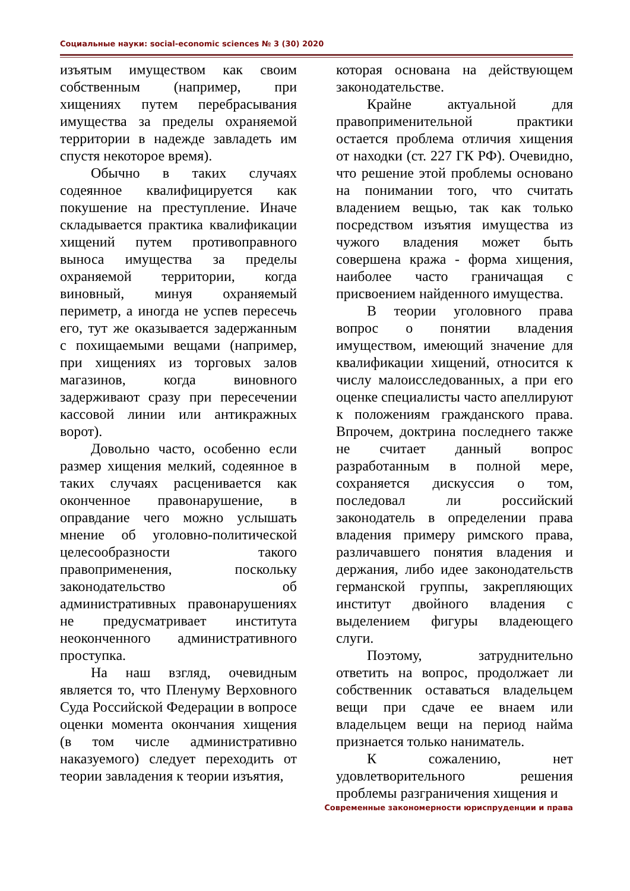Социальные науки: social-economic sciences № 3 (30) 2020
изъятым имуществом как своим собственным (например, при хищениях путем перебрасывания имущества за пределы охраняемой территории в надежде завладеть им спустя некоторое время).
Обычно в таких случаях содеянное квалифицируется как покушение на преступление. Иначе складывается практика квалификации хищений путем противоправного выноса имущества за пределы охраняемой территории, когда виновный, минуя охраняемый периметр, а иногда не успев пересечь его, тут же оказывается задержанным с похищаемыми вещами (например, при хищениях из торговых залов магазинов, когда виновного задерживают сразу при пересечении кассовой линии или антикражных ворот).
Довольно часто, особенно если размер хищения мелкий, содеянное в таких случаях расценивается как оконченное правонарушение, в оправдание чего можно услышать мнение об уголовно-политической целесообразности такого правоприменения, поскольку законодательство об административных правонарушениях не предусматривает института неоконченного административного проступка.
На наш взгляд, очевидным является то, что Пленуму Верховного Суда Российской Федерации в вопросе оценки момента окончания хищения (в том числе административно наказуемого) следует переходить от теории завладения к теории изъятия,
которая основана на действующем законодательстве.
Крайне актуальной для правоприменительной практики остается проблема отличия хищения от находки (ст. 227 ГК РФ). Очевидно, что решение этой проблемы основано на понимании того, что считать владением вещью, так как только посредством изъятия имущества из чужого владения может быть совершена кража - форма хищения, наиболее часто граничащая с присвоением найденного имущества.
В теории уголовного права вопрос о понятии владения имуществом, имеющий значение для квалификации хищений, относится к числу малоисследованных, а при его оценке специалисты часто апеллируют к положениям гражданского права. Впрочем, доктрина последнего также не считает данный вопрос разработанным в полной мере, сохраняется дискуссия о том, последовал ли российский законодатель в определении права владения примеру римского права, различавшего понятия владения и держания, либо идее законодательств германской группы, закрепляющих институт двойного владения с выделением фигуры владеющего слуги.
Поэтому, затруднительно ответить на вопрос, продолжает ли собственник оставаться владельцем вещи при сдаче ее внаем или владельцем вещи на период найма признается только наниматель.
К сожалению, нет удовлетворительного решения проблемы разграничения хищения и
Современные закономерности юриспруденции и права